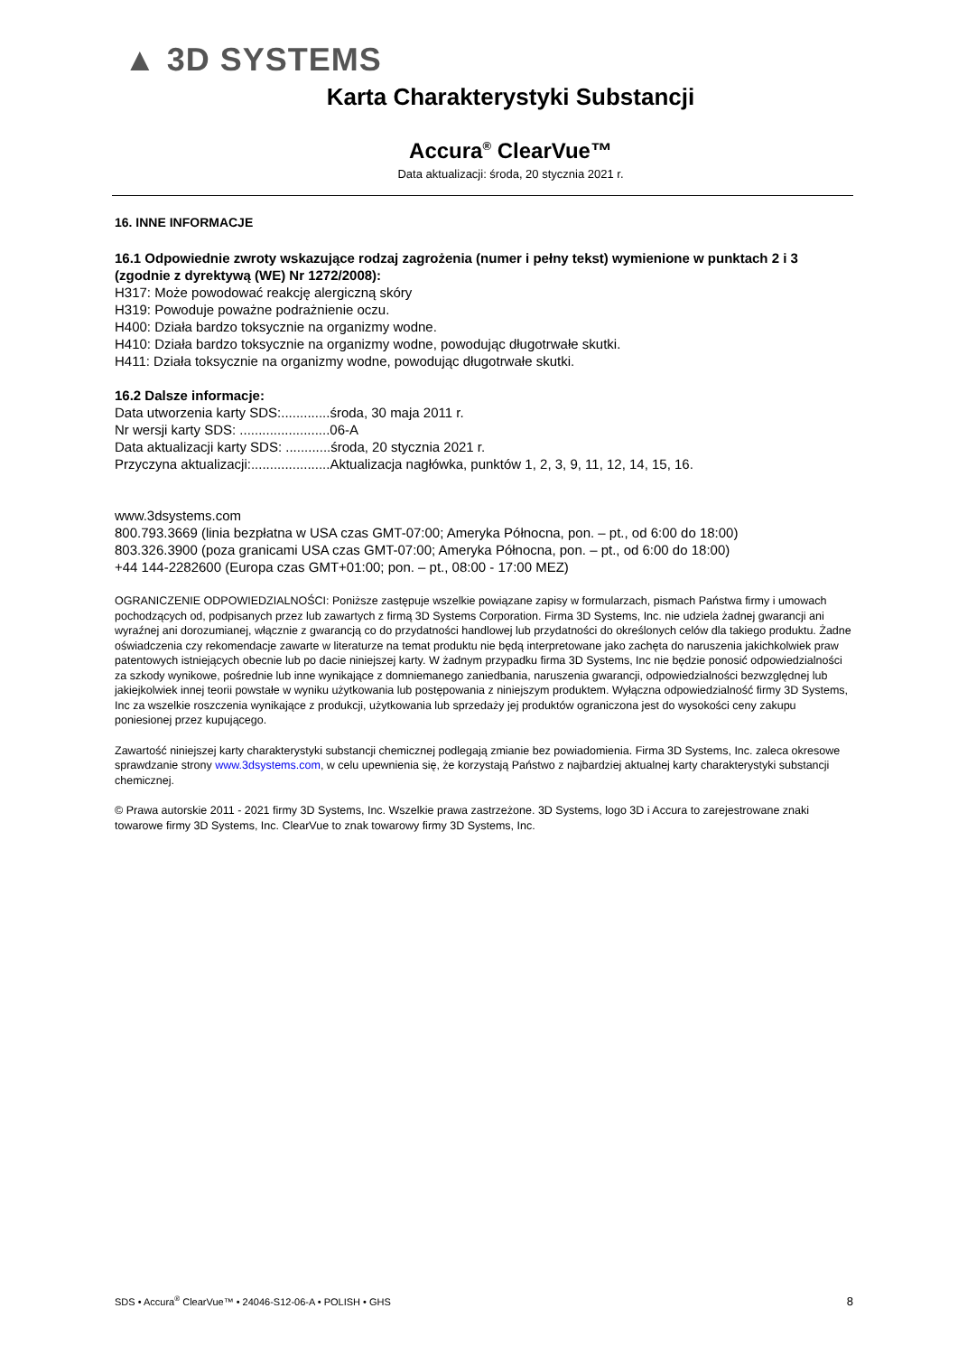▲ 3D SYSTEMS
Karta Charakterystyki Substancji
Accura<sup>®</sup> ClearVue™
Data aktualizacji: środa, 20 stycznia 2021 r.
16. INNE INFORMACJE
16.1 Odpowiednie zwroty wskazujące rodzaj zagrożenia (numer i pełny tekst) wymienione w punktach 2 i 3 (zgodnie z dyrektywą (WE) Nr 1272/2008):
H317: Może powodować reakcję alergiczną skóry
H319: Powoduje poważne podrażnienie oczu.
H400: Działa bardzo toksycznie na organizmy wodne.
H410: Działa bardzo toksycznie na organizmy wodne, powodując długotrwałe skutki.
H411: Działa toksycznie na organizmy wodne, powodując długotrwałe skutki.
16.2 Dalsze informacje:
Data utworzenia karty SDS:.............środa, 30 maja 2011 r.
Nr wersji karty SDS: ........................06-A
Data aktualizacji karty SDS: ............środa, 20 stycznia 2021 r.
Przyczyna aktualizacji:.....................Aktualizacja nagłówka, punktów 1, 2, 3, 9, 11, 12, 14, 15, 16.
www.3dsystems.com
800.793.3669 (linia bezpłatna w USA czas GMT-07:00; Ameryka Północna, pon. – pt., od 6:00 do 18:00)
803.326.3900 (poza granicami USA czas GMT-07:00; Ameryka Północna, pon. – pt., od 6:00 do 18:00)
+44 144-2282600 (Europa czas GMT+01:00; pon. – pt., 08:00 - 17:00 MEZ)
OGRANICZENIE ODPOWIEDZIALNOŚCI: Poniższe zastępuje wszelkie powiązane zapisy w formularzach, pismach Państwa firmy i umowach pochodzących od, podpisanych przez lub zawartych z firmą 3D Systems Corporation. Firma 3D Systems, Inc. nie udziela żadnej gwarancji ani wyraźnej ani dorozumianej, włącznie z gwarancją co do przydatności handlowej lub przydatności do określonych celów dla takiego produktu. Żadne oświadczenia czy rekomendacje zawarte w literaturze na temat produktu nie będą interpretowane jako zachęta do naruszenia jakichkolwiek praw patentowych istniejących obecnie lub po dacie niniejszej karty. W żadnym przypadku firma 3D Systems, Inc nie będzie ponosić odpowiedzialności za szkody wynikowe, pośrednie lub inne wynikające z domniemanego zaniedbania, naruszenia gwarancji, odpowiedzialności bezwzględnej lub jakiejkolwiek innej teorii powstałe w wyniku użytkowania lub postępowania z niniejszym produktem. Wyłączna odpowiedzialność firmy 3D Systems, Inc za wszelkie roszczenia wynikające z produkcji, użytkowania lub sprzedaży jej produktów ograniczona jest do wysokości ceny zakupu poniesionej przez kupującego.
Zawartość niniejszej karty charakterystyki substancji chemicznej podlegają zmianie bez powiadomienia. Firma 3D Systems, Inc. zaleca okresowe sprawdzanie strony www.3dsystems.com, w celu upewnienia się, że korzystają Państwo z najbardziej aktualnej karty charakterystyki substancji chemicznej.
© Prawa autorskie 2011 - 2021 firmy 3D Systems, Inc. Wszelkie prawa zastrzeżone. 3D Systems, logo 3D i Accura to zarejestrowane znaki towarowe firmy 3D Systems, Inc. ClearVue to znak towarowy firmy 3D Systems, Inc.
SDS • Accura<sup>®</sup> ClearVue™ • 24046-S12-06-A • POLISH • GHS 8